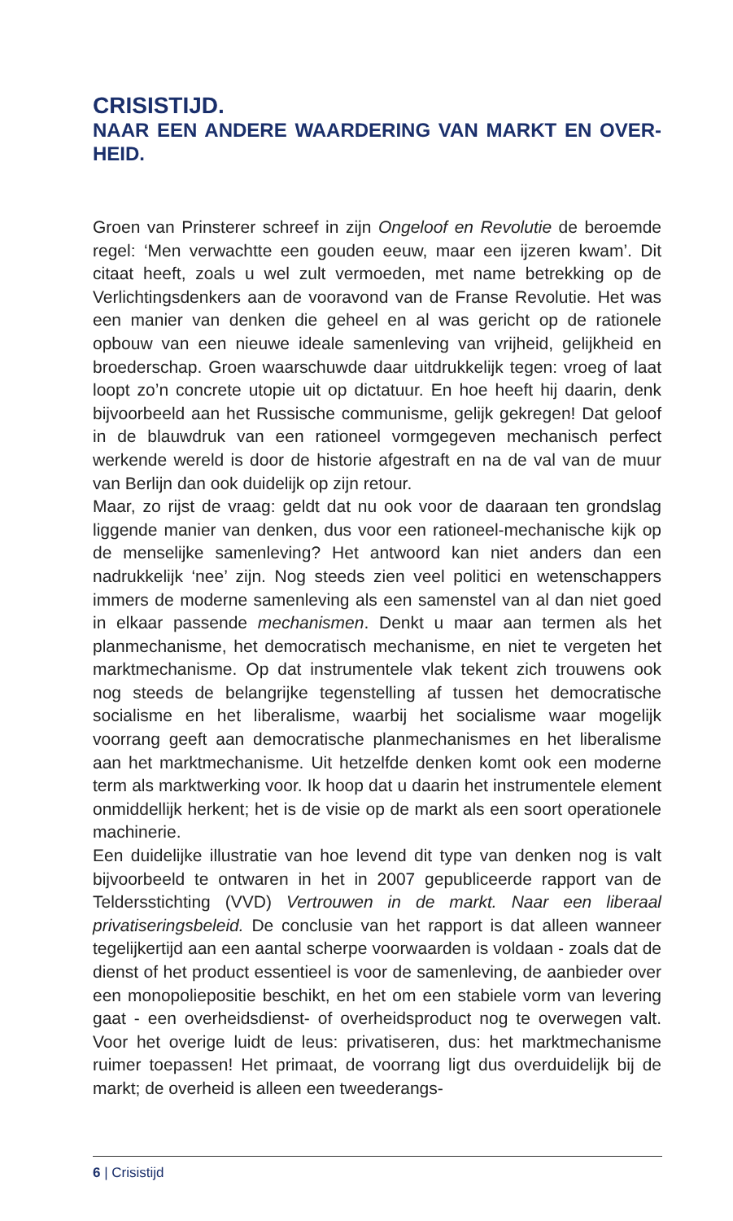CRISISTIJD.
NAAR EEN ANDERE WAARDERING VAN MARKT EN OVER-HEID.
Groen van Prinsterer schreef in zijn Ongeloof en Revolutie de beroemde regel: ‘Men verwachtte een gouden eeuw, maar een ijzeren kwam’. Dit citaat heeft, zoals u wel zult vermoeden, met name betrekking op de Verlichtingsdenkers aan de vooravond van de Franse Revolutie. Het was een manier van denken die geheel en al was gericht op de rationele opbouw van een nieuwe ideale samenleving van vrijheid, gelijkheid en broederschap. Groen waarschuwde daar uitdrukkelijk tegen: vroeg of laat loopt zo’n concrete utopie uit op dictatuur. En hoe heeft hij daarin, denk bijvoorbeeld aan het Russische communisme, gelijk gekregen! Dat geloof in de blauwdruk van een rationeel vormgegeven mechanisch perfect werkende wereld is door de historie afgestraft en na de val van de muur van Berlijn dan ook duidelijk op zijn retour.
Maar, zo rijst de vraag: geldt dat nu ook voor de daaraan ten grondslag liggende manier van denken, dus voor een rationeel-mechanische kijk op de menselijke samenleving? Het antwoord kan niet anders dan een nadrukkelijk ‘nee’ zijn. Nog steeds zien veel politici en wetenschappers immers de moderne samenleving als een samenstel van al dan niet goed in elkaar passende mechanismen. Denkt u maar aan termen als het planmechanisme, het democratisch mechanisme, en niet te vergeten het marktmechanisme. Op dat instrumentele vlak tekent zich trouwens ook nog steeds de belangrijke tegenstelling af tussen het democratische socialisme en het liberalisme, waarbij het socialisme waar mogelijk voorrang geeft aan democratische planmechanismes en het liberalisme aan het marktmechanisme. Uit hetzelfde denken komt ook een moderne term als marktwerking voor. Ik hoop dat u daarin het instrumentele element onmiddellijk herkent; het is de visie op de markt als een soort operationele machinerie.
Een duidelijke illustratie van hoe levend dit type van denken nog is valt bijvoorbeeld te ontwaren in het in 2007 gepubliceerde rapport van de Teldersstichting (VVD) Vertrouwen in de markt. Naar een liberaal privatiseringsbeleid. De conclusie van het rapport is dat alleen wanneer tegelijkertijd aan een aantal scherpe voorwaarden is voldaan - zoals dat de dienst of het product essentieel is voor de samenleving, de aanbieder over een monopoliepositie beschikt, en het om een stabiele vorm van levering gaat - een overheidsdienst- of overheidsproduct nog te overwegen valt. Voor het overige luidt de leus: privatiseren, dus: het marktmechanisme ruimer toepassen! Het primaat, de voorrang ligt dus overduidelijk bij de markt; de overheid is alleen een tweederangs-
6 | Crisistijd